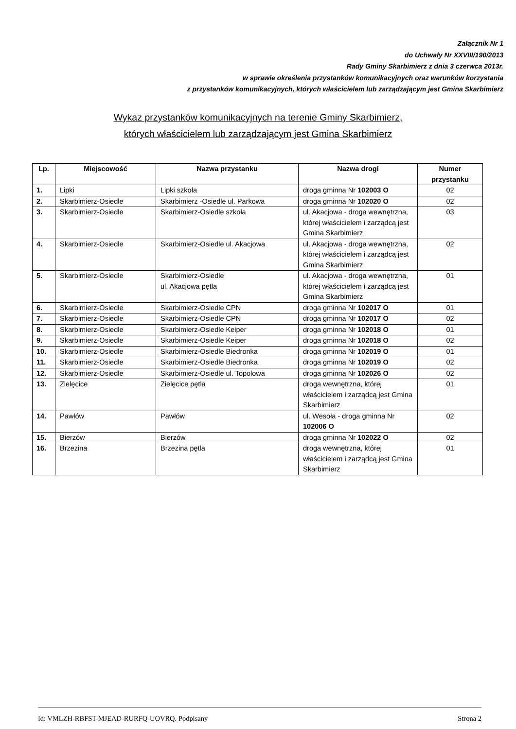Załącznik Nr 1
do Uchwały Nr XXVIII/190/2013
Rady Gminy Skarbimierz z dnia 3 czerwca 2013r.
w sprawie określenia przystanków komunikacyjnych oraz warunków korzystania
z przystanków komunikacyjnych, których właścicielem lub zarządzającym jest Gmina Skarbimierz
Wykaz przystanków komunikacyjnych na terenie Gminy Skarbimierz,
których właścicielem lub zarządzającym jest Gmina Skarbimierz
| Lp. | Miejscowość | Nazwa przystanku | Nazwa drogi | Numer przystanku |
| --- | --- | --- | --- | --- |
| 1. | Lipki | Lipki szkoła | droga gminna Nr 102003 O | 02 |
| 2. | Skarbimierz-Osiedle | Skarbimierz -Osiedle ul. Parkowa | droga gminna Nr 102020 O | 02 |
| 3. | Skarbimierz-Osiedle | Skarbimierz-Osiedle szkoła | ul. Akacjowa - droga wewnętrzna, której właścicielem i zarządcą jest Gmina Skarbimierz | 03 |
| 4. | Skarbimierz-Osiedle | Skarbimierz-Osiedle ul. Akacjowa | ul. Akacjowa - droga wewnętrzna, której właścicielem i zarządcą jest Gmina Skarbimierz | 02 |
| 5. | Skarbimierz-Osiedle | Skarbimierz-Osiedle ul. Akacjowa pętla | ul. Akacjowa - droga wewnętrzna, której właścicielem i zarządcą jest Gmina Skarbimierz | 01 |
| 6. | Skarbimierz-Osiedle | Skarbimierz-Osiedle CPN | droga gminna Nr 102017 O | 01 |
| 7. | Skarbimierz-Osiedle | Skarbimierz-Osiedle CPN | droga gminna Nr 102017 O | 02 |
| 8. | Skarbimierz-Osiedle | Skarbimierz-Osiedle Keiper | droga gminna Nr 102018 O | 01 |
| 9. | Skarbimierz-Osiedle | Skarbimierz-Osiedle Keiper | droga gminna Nr 102018 O | 02 |
| 10. | Skarbimierz-Osiedle | Skarbimierz-Osiedle Biedronka | droga gminna Nr 102019 O | 01 |
| 11. | Skarbimierz-Osiedle | Skarbimierz-Osiedle Biedronka | droga gminna Nr 102019 O | 02 |
| 12. | Skarbimierz-Osiedle | Skarbimierz-Osiedle ul. Topolowa | droga gminna Nr 102026 O | 02 |
| 13. | Zielęcice | Zielęcice pętla | droga wewnętrzna, której właścicielem i zarządcą jest Gmina Skarbimierz | 01 |
| 14. | Pawłów | Pawłów | ul. Wesoła - droga gminna Nr 102006 O | 02 |
| 15. | Bierzów | Bierzów | droga gminna Nr 102022 O | 02 |
| 16. | Brzezina | Brzezina pętla | droga wewnętrzna, której właścicielem i zarządcą jest Gmina Skarbimierz | 01 |
Id: VMLZH-RBFST-MJEAD-RURFQ-UOVRQ. Podpisany Strona 2